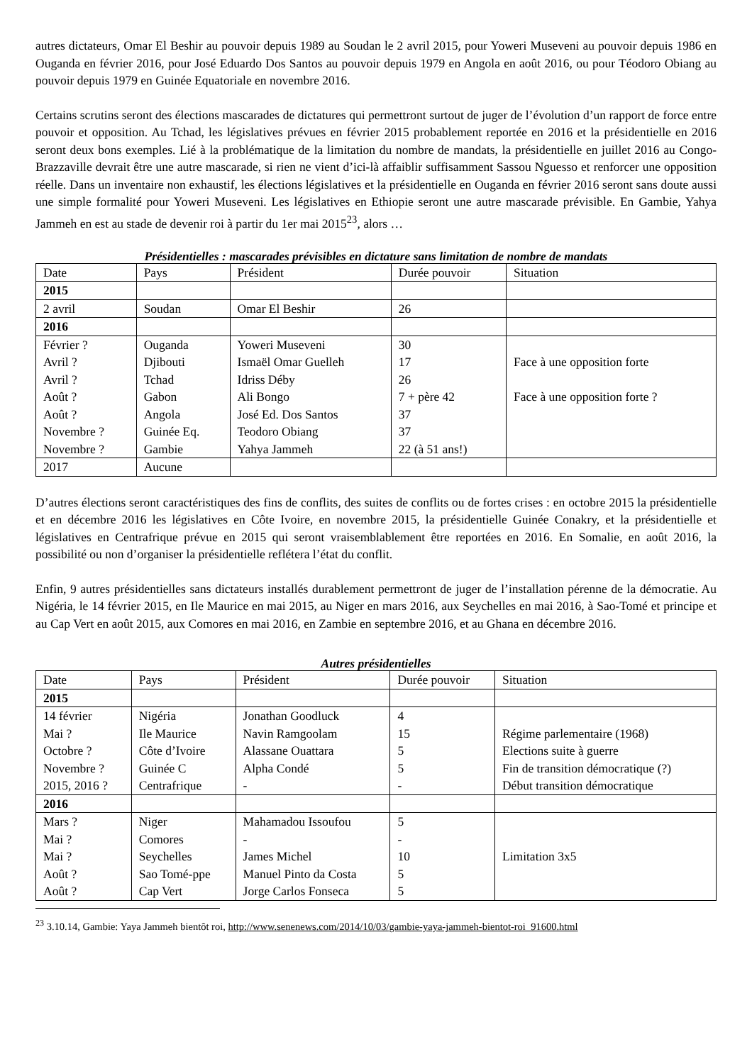autres dictateurs, Omar El Beshir au pouvoir depuis 1989 au Soudan le 2 avril 2015, pour Yoweri Museveni au pouvoir depuis 1986 en Ouganda en février 2016, pour José Eduardo Dos Santos au pouvoir depuis 1979 en Angola en août 2016, ou pour Téodoro Obiang au pouvoir depuis 1979 en Guinée Equatoriale en novembre 2016.
Certains scrutins seront des élections mascarades de dictatures qui permettront surtout de juger de l’évolution d’un rapport de force entre pouvoir et opposition. Au Tchad, les législatives prévues en février 2015 probablement reportée en 2016 et la présidentielle en 2016 seront deux bons exemples. Lié à la problématique de la limitation du nombre de mandats, la présidentielle en juillet 2016 au Congo-Brazzaville devrait être une autre mascarade, si rien ne vient d’ici-là affaiblir suffisamment Sassou Nguesso et renforcer une opposition réelle. Dans un inventaire non exhaustif, les élections législatives et la présidentielle en Ouganda en février 2016 seront sans doute aussi une simple formalité pour Yoweri Museveni. Les législatives en Ethiopie seront une autre mascarade prévisible. En Gambie, Yahya Jammeh en est au stade de devenir roi à partir du 1er mai 2015<sup>23</sup>, alors …
Présidentielles : mascarades prévisibles en dictature sans limitation de nombre de mandats
| Date | Pays | Président | Durée pouvoir | Situation |
| --- | --- | --- | --- | --- |
| 2015 | | | | |
| 2 avril | Soudan | Omar El Beshir | 26 | |
| 2016 | | | | |
| Février ? Avril ? Avril ? Août ? Août ? Novembre ? Novembre ? | Ouganda Djibouti Tchad Gabon Angola Guinée Eq. Gambie | Yoweri Museveni Ismaël Omar Guelleh Idriss Déby Ali Bongo José Ed. Dos Santos Teodoro Obiang Yahya Jammeh | 30 17 26 7 + père 42 37 37 22 (à 51 ans!) | Face à une opposition forte Face à une opposition forte ? |
| 2017 | Aucune | | | |
D’autres élections seront caractéristiques des fins de conflits, des suites de conflits ou de fortes crises : en octobre 2015 la présidentielle et en décembre 2016 les législatives en Côte Ivoire, en novembre 2015, la présidentielle Guinée Conakry, et la présidentielle et législatives en Centrafrique prévue en 2015 qui seront vraisemblablement être reportées en 2016. En Somalie, en août 2016, la possibilité ou non d’organiser la présidentielle reflétera l’état du conflit.
Enfin, 9 autres présidentielles sans dictateurs installés durablement permettront de juger de l’installation pérenne de la démocratie. Au Nigéria, le 14 février 2015, en Ile Maurice en mai 2015, au Niger en mars 2016, aux Seychelles en mai 2016, à Sao-Tomé et principe et au Cap Vert en août 2015, aux Comores en mai 2016, en Zambie en septembre 2016, et au Ghana en décembre 2016.
Autres présidentielles
| Date | Pays | Président | Durée pouvoir | Situation |
| --- | --- | --- | --- | --- |
| 2015 | | | | |
| 14 février Mai ? Octobre ? Novembre ? 2015, 2016 ? | Nigéria Ile Maurice Côte d’Ivoire Guinée C Centrafrique | Jonathan Goodluck Navin Ramgoolam Alassane Ouattara Alpha Condé - | 4 15 5 5 - | Régime parlementaire (1968) Elections suite à guerre Fin de transition démocratique (?) Début transition démocratique |
| 2016 | | | | |
| Mars ? Mai ? Mai ? Août ? Août ? | Niger Comores Seychelles Sao Tomé-ppe Cap Vert | Mahamadou Issoufou - James Michel Manuel Pinto da Costa Jorge Carlos Fonseca | 5 - 10 5 5 | Limitation 3x5 |
<sup>23</sup> 3.10.14, Gambie: Yaya Jammeh bientôt roi, http://www.senenews.com/2014/10/03/gambie-yaya-jammeh-bientot-roi_91600.html